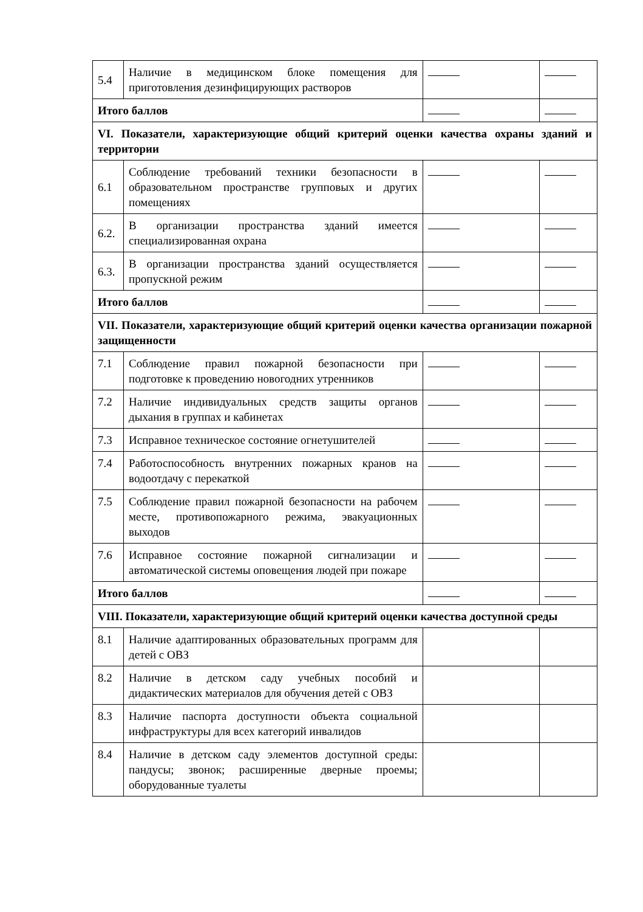| 5.4 | Наличие в медицинском блоке помещения для приготовления дезинфицирующих растворов | | |
| Итого баллов | | | |
| VI. Показатели, характеризующие общий критерий оценки качества охраны зданий и территории | | | |
| 6.1 | Соблюдение требований техники безопасности в образовательном пространстве групповых и других помещениях | | |
| 6.2. | В организации пространства зданий имеется специализированная охрана | | |
| 6.3. | В организации пространства зданий осуществляется пропускной режим | | |
| Итого баллов | | | |
| VII. Показатели, характеризующие общий критерий оценки качества организации пожарной защищенности | | | |
| 7.1 | Соблюдение правил пожарной безопасности при подготовке к проведению новогодних утренников | | |
| 7.2 | Наличие индивидуальных средств защиты органов дыхания в группах и кабинетах | | |
| 7.3 | Исправное техническое состояние огнетушителей | | |
| 7.4 | Работоспособность внутренних пожарных кранов на водоотдачу с перекаткой | | |
| 7.5 | Соблюдение правил пожарной безопасности на рабочем месте, противопожарного режима, эвакуационных выходов | | |
| 7.6 | Исправное состояние пожарной сигнализации и автоматической системы оповещения людей при пожаре | | |
| Итого баллов | | | |
| VIII. Показатели, характеризующие общий критерий оценки качества доступной среды | | | |
| 8.1 | Наличие адаптированных образовательных программ для детей с ОВЗ | | |
| 8.2 | Наличие в детском саду учебных пособий и дидактических материалов для обучения детей с ОВЗ | | |
| 8.3 | Наличие паспорта доступности объекта социальной инфраструктуры для всех категорий инвалидов | | |
| 8.4 | Наличие в детском саду элементов доступной среды: пандусы; звонок; расширенные дверные проемы; оборудованные туалеты | | |